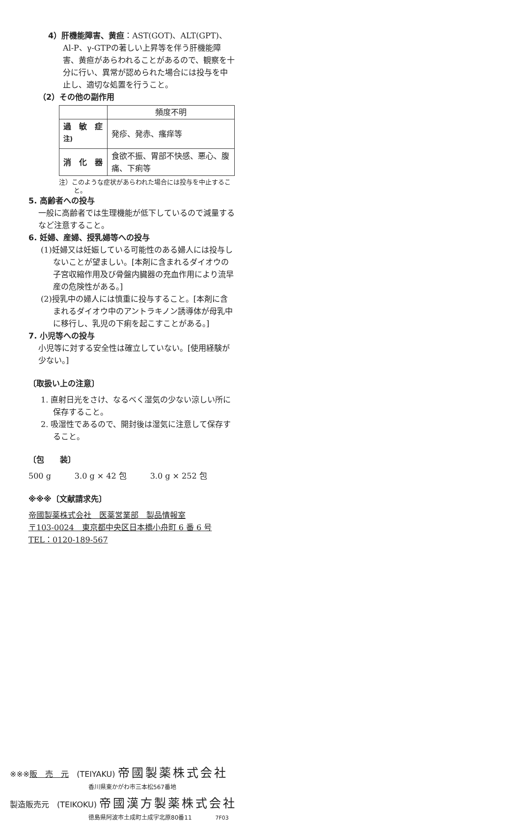4）肝機能障害、黄疸：AST(GOT)、ALT(GPT)、Al-P、γ-GTPの著しい上昇等を伴う肝機能障害、黄疸があらわれることがあるので、観察を十分に行い、異常が認められた場合には投与を中止し、適切な処置を行うこと。
（2）その他の副作用
| | 頻度不明 |
| 過 敏 症<sup>注)</sup> | 発疹、発赤、瘙痒等 |
| 消 化 器 | 食欲不振、胃部不快感、悪心、腹痛、下痢等 |
注）このような症状があらわれた場合には投与を中止すること。
5. 高齢者への投与
一般に高齢者では生理機能が低下しているので減量するなど注意すること。
6. 妊婦、産婦、授乳婦等への投与
(1)妊婦又は妊娠している可能性のある婦人には投与しないことが望ましい。[本剤に含まれるダイオウの子宮収縮作用及び骨盤内臓器の充血作用により流早産の危険性がある。]
(2)授乳中の婦人には慎重に投与すること。[本剤に含まれるダイオウ中のアントラキノン誘導体が母乳中に移行し、乳児の下痢を起こすことがある。]
7. 小児等への投与
小児等に対する安全性は確立していない。[使用経験が少ない。]
〔取扱い上の注意〕
1. 直射日光をさけ、なるべく湿気の少ない涼しい所に保存すること。
2. 吸湿性であるので、開封後は湿気に注意して保存すること。
〔包　　装〕
500 g　　　3.0 g × 42 包　　　3.0 g × 252 包
※※※〔文献請求先〕
帝國製薬株式会社　医薬営業部　製品情報室
〒103-0024　東京都中央区日本橋小舟町 6 番 6 号
TEL：0120-189-567
※※※販　売　元　(TEIYAKU) 帝國製薬株式会社
香川県東かがわ市三本松567番地
製造販売元　(TEIKOKU) 帝國漢方製薬株式会社
徳島県阿波市土成町土成字北原80番11　　　7F03